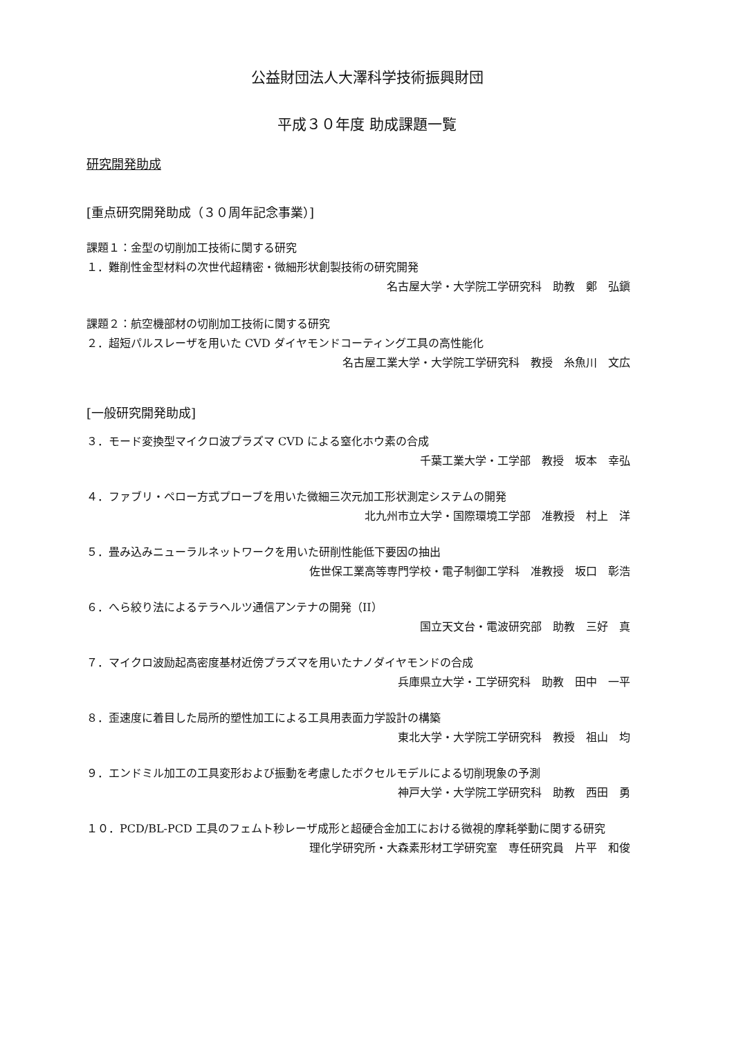公益財団法人大澤科学技術振興財団
平成３０年度 助成課題一覧
研究開発助成
[重点研究開発助成（３０周年記念事業）]
課題１：金型の切削加工技術に関する研究
１．難削性金型材料の次世代超精密・微細形状創製技術の研究開発
名古屋大学・大学院工学研究科　助教　鄭　弘鎭
課題２：航空機部材の切削加工技術に関する研究
２．超短パルスレーザを用いた CVD ダイヤモンドコーティング工具の高性能化
名古屋工業大学・大学院工学研究科　教授　糸魚川　文広
[一般研究開発助成]
３．モード変換型マイクロ波プラズマ CVD による窒化ホウ素の合成
千葉工業大学・工学部　教授　坂本　幸弘
４．ファブリ・ペロー方式プローブを用いた微細三次元加工形状測定システムの開発
北九州市立大学・国際環境工学部　准教授　村上　洋
５．畳み込みニューラルネットワークを用いた研削性能低下要因の抽出
佐世保工業高等専門学校・電子制御工学科　准教授　坂口　彰浩
６．へら絞り法によるテラヘルツ通信アンテナの開発（II）
国立天文台・電波研究部　助教　三好　真
７．マイクロ波励起高密度基材近傍プラズマを用いたナノダイヤモンドの合成
兵庫県立大学・工学研究科　助教　田中　一平
８．歪速度に着目した局所的塑性加工による工具用表面力学設計の構築
東北大学・大学院工学研究科　教授　祖山　均
９．エンドミル加工の工具変形および振動を考慮したボクセルモデルによる切削現象の予測
神戸大学・大学院工学研究科　助教　西田　勇
１０．PCD/BL-PCD 工具のフェムト秒レーザ成形と超硬合金加工における微視的摩耗挙動に関する研究
理化学研究所・大森素形材工学研究室　専任研究員　片平　和俊